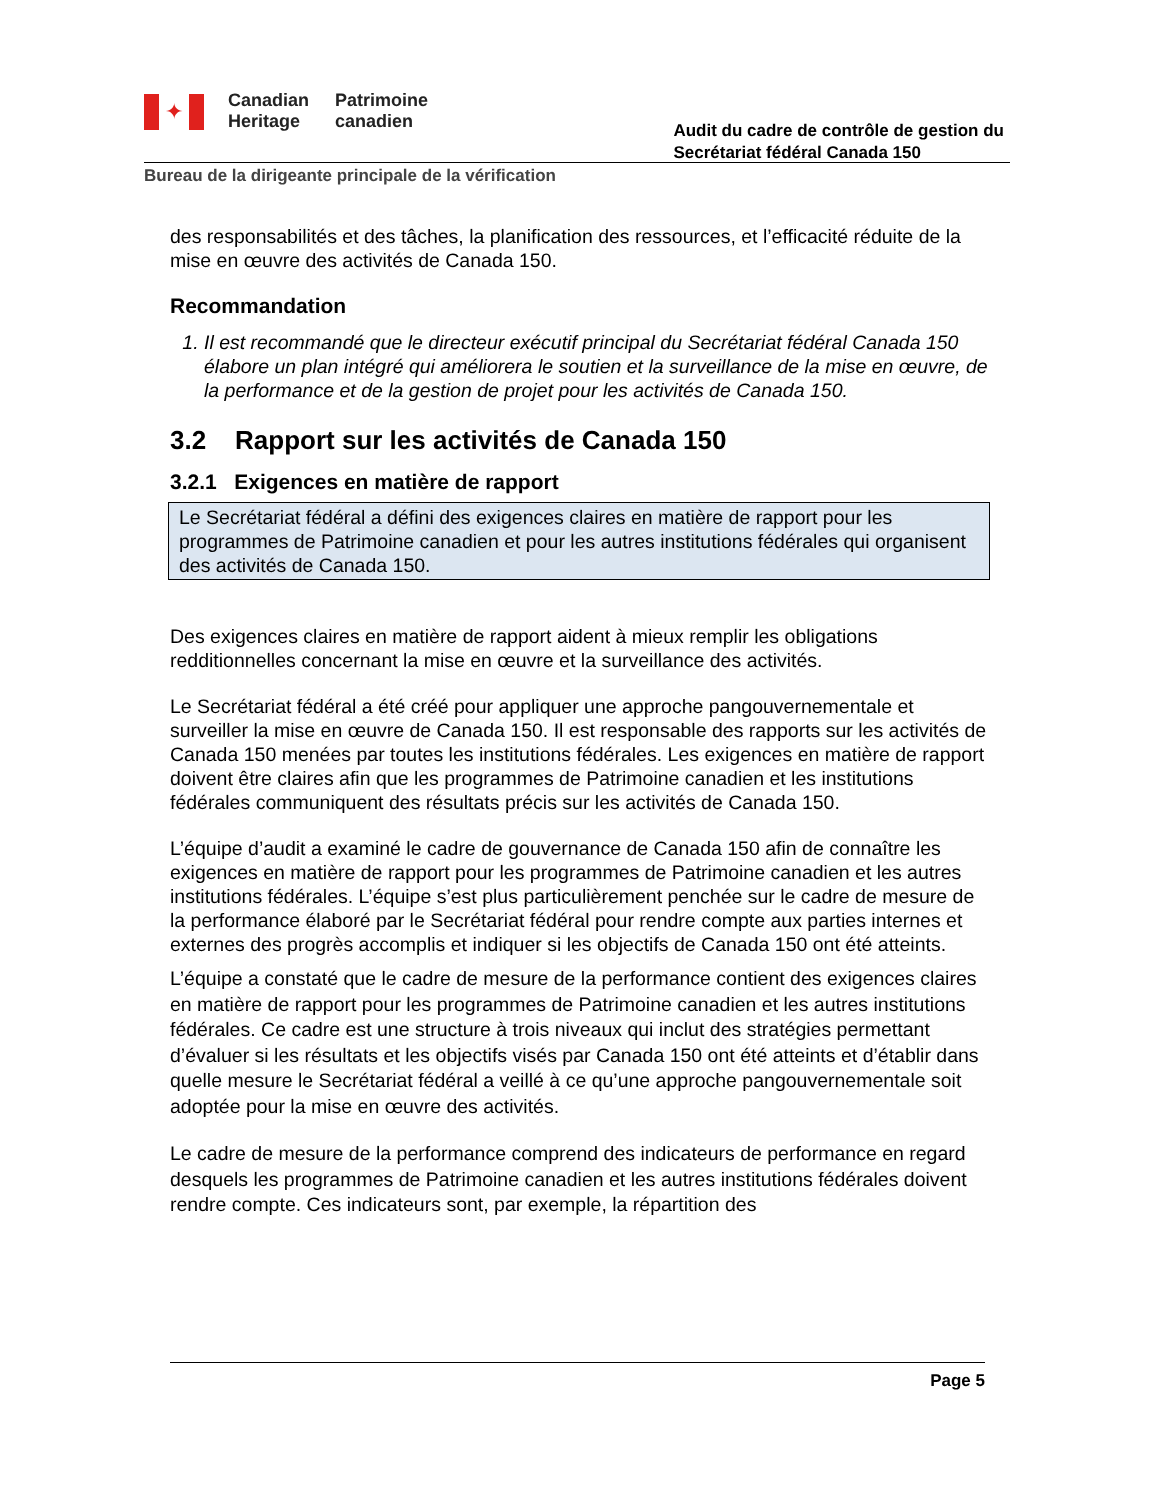✦
Canadian
Heritage
Patrimoine
canadien
Audit du cadre de contrôle de gestion du
Secrétariat fédéral Canada 150
Bureau de la dirigeante principale de la vérification
des responsabilités et des tâches, la planification des ressources, et l’efficacité réduite de la mise en œuvre des activités de Canada 150.
Recommandation
1. Il est recommandé que le directeur exécutif principal du Secrétariat fédéral Canada 150 élabore un plan intégré qui améliorera le soutien et la surveillance de la mise en œuvre, de la performance et de la gestion de projet pour les activités de Canada 150.
3.2 Rapport sur les activités de Canada 150
3.2.1 Exigences en matière de rapport
Le Secrétariat fédéral a défini des exigences claires en matière de rapport pour les programmes de Patrimoine canadien et pour les autres institutions fédérales qui organisent des activités de Canada 150.
Des exigences claires en matière de rapport aident à mieux remplir les obligations redditionnelles concernant la mise en œuvre et la surveillance des activités.
Le Secrétariat fédéral a été créé pour appliquer une approche pangouvernementale et surveiller la mise en œuvre de Canada 150. Il est responsable des rapports sur les activités de Canada 150 menées par toutes les institutions fédérales. Les exigences en matière de rapport doivent être claires afin que les programmes de Patrimoine canadien et les institutions fédérales communiquent des résultats précis sur les activités de Canada 150.
L’équipe d’audit a examiné le cadre de gouvernance de Canada 150 afin de connaître les exigences en matière de rapport pour les programmes de Patrimoine canadien et les autres institutions fédérales. L’équipe s’est plus particulièrement penchée sur le cadre de mesure de la performance élaboré par le Secrétariat fédéral pour rendre compte aux parties internes et externes des progrès accomplis et indiquer si les objectifs de Canada 150 ont été atteints.
L’équipe a constaté que le cadre de mesure de la performance contient des exigences claires en matière de rapport pour les programmes de Patrimoine canadien et les autres institutions fédérales. Ce cadre est une structure à trois niveaux qui inclut des stratégies permettant d’évaluer si les résultats et les objectifs visés par Canada 150 ont été atteints et d’établir dans quelle mesure le Secrétariat fédéral a veillé à ce qu’une approche pangouvernementale soit adoptée pour la mise en œuvre des activités.
Le cadre de mesure de la performance comprend des indicateurs de performance en regard desquels les programmes de Patrimoine canadien et les autres institutions fédérales doivent rendre compte. Ces indicateurs sont, par exemple, la répartition des
Page 5